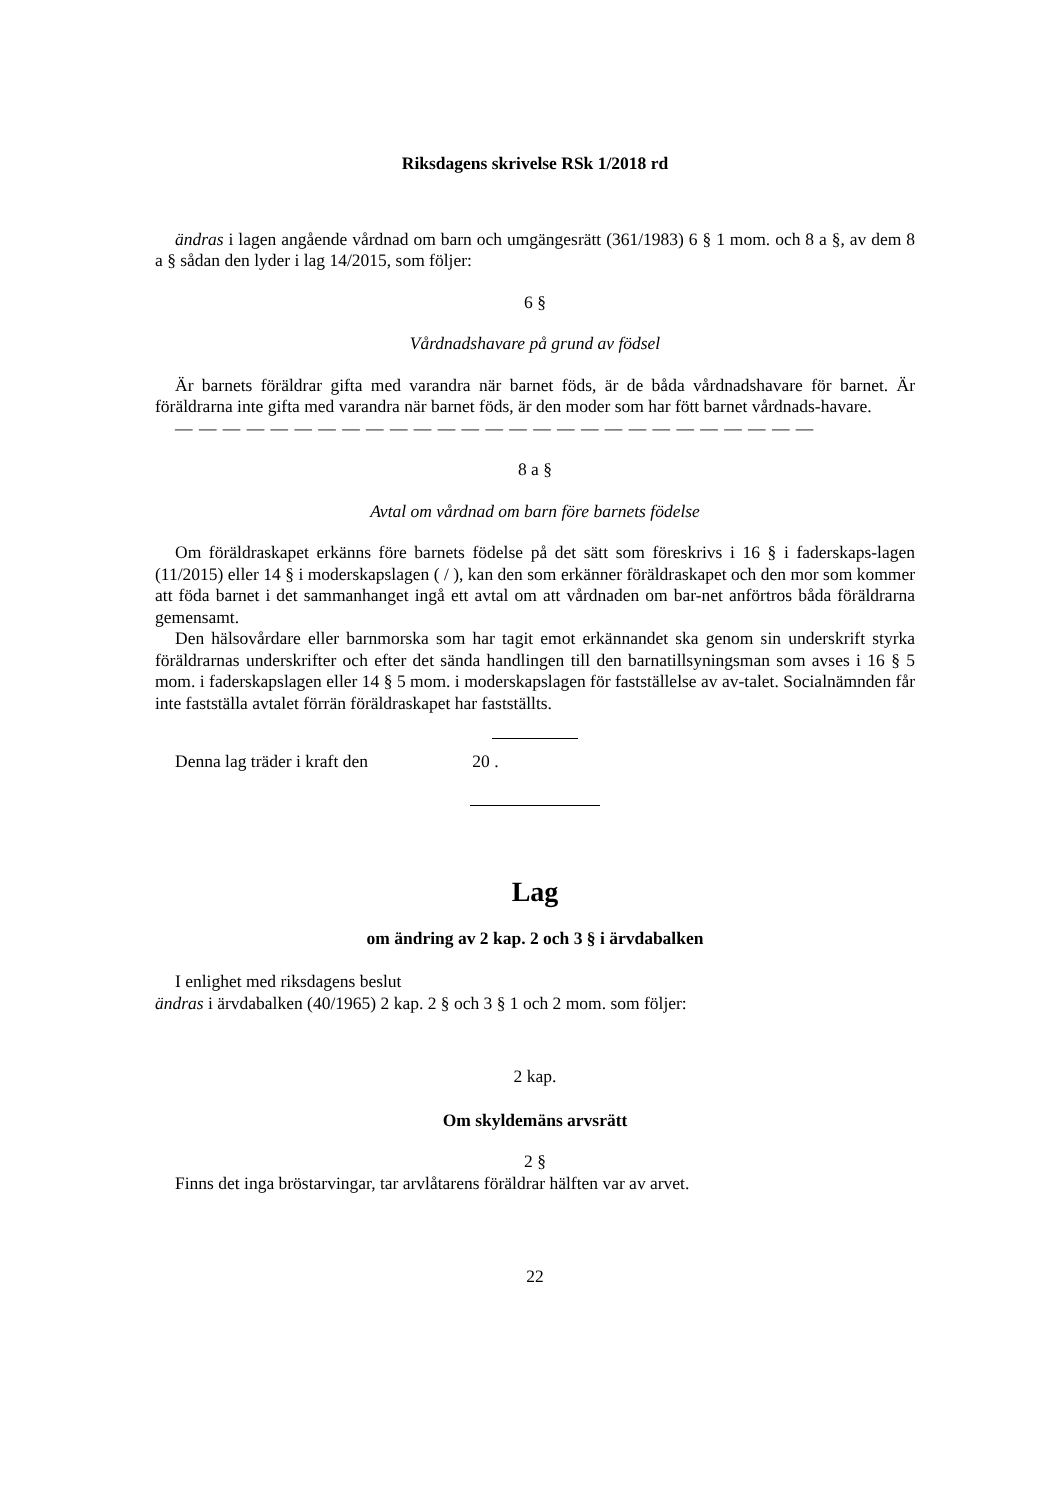Riksdagens skrivelse RSk 1/2018 rd
ändras i lagen angående vårdnad om barn och umgängesrätt (361/1983) 6 § 1 mom. och 8 a §, av dem 8 a § sådan den lyder i lag 14/2015, som följer:
6 §
Vårdnadshavare på grund av födsel
Är barnets föräldrar gifta med varandra när barnet föds, är de båda vårdnadshavare för barnet. Är föräldrarna inte gifta med varandra när barnet föds, är den moder som har fött barnet vårdnads-havare.
— — — — — — — — — — — — — — — — — — — — — — — — — — —
8 a §
Avtal om vårdnad om barn före barnets födelse
Om föräldraskapet erkänns före barnets födelse på det sätt som föreskrivs i 16 § i faderskaps-lagen (11/2015) eller 14 § i moderskapslagen ( / ), kan den som erkänner föräldraskapet och den mor som kommer att föda barnet i det sammanhanget ingå ett avtal om att vårdnaden om bar-net anförtros båda föräldrarna gemensamt.
Den hälsovårdare eller barnmorska som har tagit emot erkännandet ska genom sin underskrift styrka föräldrarnas underskrifter och efter det sända handlingen till den barnatillsyningsman som avses i 16 § 5 mom. i faderskapslagen eller 14 § 5 mom. i moderskapslagen för fastställelse av av-talet. Socialnämnden får inte fastställa avtalet förrän föräldraskapet har fastställts.
Denna lag träder i kraft den 20 .
Lag
om ändring av 2 kap. 2 och 3 § i ärvdabalken
I enlighet med riksdagens beslut
ändras i ärvdabalken (40/1965) 2 kap. 2 § och 3 § 1 och 2 mom. som följer:
2 kap.
Om skyldemäns arvsrätt
2 §
Finns det inga bröstarvingar, tar arvlåtarens föräldrar hälften var av arvet.
22